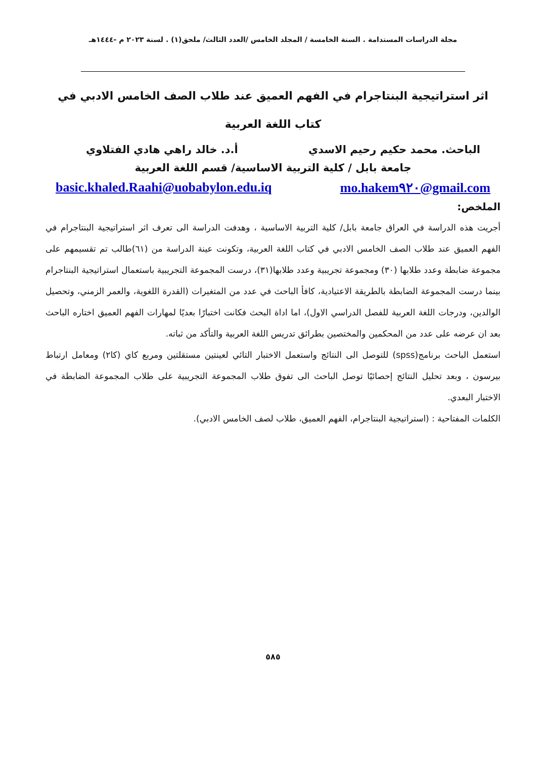مجلة الدراسات المستدامة . السنة الخامسة / المجلد الخامس /العدد الثالث/ ملحق(١) . لسنة ٢٠٢٣ م -١٤٤٤هـ
اثر استراتيجية البنتاجرام في الفهم العميق عند طلاب الصف الخامس الادبي في كتاب اللغة العربية
الباحث. محمد حكيم رحيم الاسدي أ.د. خالد راهي هادي الفتلاوي
جامعة بابل / كلية التربية الاساسية/ قسم اللغة العربية
basic.khaled.Raahi@uobabylon.edu.iq mo.hakem٩٢٠@gmail.com
الملخص:
أجريت هذه الدراسة في العراق جامعة بابل/ كلية التربية الاساسية ، وهدفت الدراسة الى تعرف اثر استراتيجية البنتاجرام في الفهم العميق عند طلاب الصف الخامس الادبي في كتاب اللغة العربية، وتكونت عينة الدراسة من (٦١)طالب تم تقسيمهم على مجموعة ضابطة وعدد طلابها (٣٠) ومجموعة تجريبية وعدد طلابها(٣١)، درست المجموعة التجريبية باستعمال استراتيجية البنتاجرام بينما درست المجموعة الضابطة بالطريقة الاعتيادية، كافأ الباحث في عدد من المتغيرات (القدرة اللغوية، والعمر الزمني، وتحصيل الوالدين، ودرجات اللغة العربية للفصل الدراسي الاول)، اما اداة البحث فكانت اختبارًا بعديًا لمهارات الفهم العميق اختاره الباحث بعد ان عرضه على عدد من المحكمين والمختصين بطرائق تدريس اللغة العربية والتأكد من ثباته.
استعمل الباحث برنامج(spss) للتوصل الى النتائج واستعمل الاختبار التائي لعينتين مستقلتين ومربع كاي (كا٢) ومعامل ارتباط بيرسون ، وبعد تحليل النتائج إحصائيًا توصل الباحث الى تفوق طلاب المجموعة التجريبية على طلاب المجموعة الضابطة في الاختبار البعدي.
الكلمات المفتاحية : (استراتيجية البنتاجرام، الفهم العميق، طلاب لصف الخامس الادبي).
٥٨٥